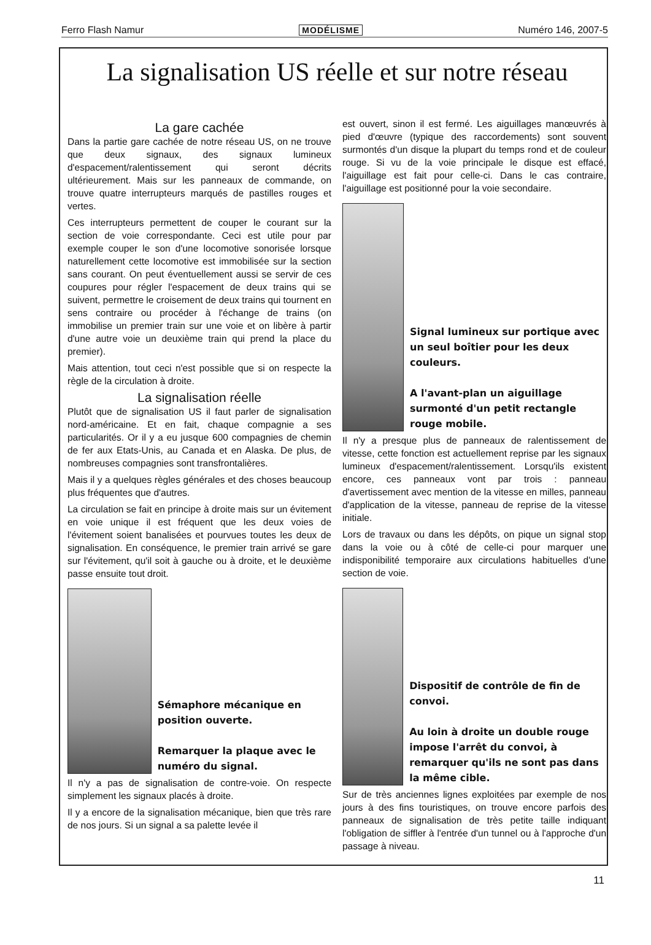Ferro Flash Namur MODÉLISME Numéro 146, 2007-5
La signalisation US réelle et sur notre réseau
La gare cachée
Dans la partie gare cachée de notre réseau US, on ne trouve que deux signaux, des signaux lumineux d'espacement/ralentissement qui seront décrits ultérieurement. Mais sur les panneaux de commande, on trouve quatre interrupteurs marqués de pastilles rouges et vertes.
Ces interrupteurs permettent de couper le courant sur la section de voie correspondante. Ceci est utile pour par exemple couper le son d'une locomotive sonorisée lorsque naturellement cette locomotive est immobilisée sur la section sans courant. On peut éventuellement aussi se servir de ces coupures pour régler l'espacement de deux trains qui se suivent, permettre le croisement de deux trains qui tournent en sens contraire ou procéder à l'échange de trains (on immobilise un premier train sur une voie et on libère à partir d'une autre voie un deuxième train qui prend la place du premier).
Mais attention, tout ceci n'est possible que si on respecte la règle de la circulation à droite.
La signalisation réelle
Plutôt que de signalisation US il faut parler de signalisation nord-américaine. Et en fait, chaque compagnie a ses particularités. Or il y a eu jusque 600 compagnies de chemin de fer aux Etats-Unis, au Canada et en Alaska. De plus, de nombreuses compagnies sont transfrontalières.
Mais il y a quelques règles générales et des choses beaucoup plus fréquentes que d'autres.
La circulation se fait en principe à droite mais sur un évitement en voie unique il est fréquent que les deux voies de l'évitement soient banalisées et pourvues toutes les deux de signalisation. En conséquence, le premier train arrivé se gare sur l'évitement, qu'il soit à gauche ou à droite, et le deuxième passe ensuite tout droit.
Sémaphore mécanique en position ouverte.
Remarquer la plaque avec le numéro du signal.
Il n'y a pas de signalisation de contre-voie. On respecte simplement les signaux placés à droite.
Il y a encore de la signalisation mécanique, bien que très rare de nos jours. Si un signal a sa palette levée il
est ouvert, sinon il est fermé. Les aiguillages manœuvrés à pied d'œuvre (typique des raccordements) sont souvent surmontés d'un disque la plupart du temps rond et de couleur rouge. Si vu de la voie principale le disque est effacé, l'aiguillage est fait pour celle-ci. Dans le cas contraire, l'aiguillage est positionné pour la voie secondaire.
Signal lumineux sur portique avec un seul boîtier pour les deux couleurs.
A l'avant-plan un aiguillage surmonté d'un petit rectangle rouge mobile.
Il n'y a presque plus de panneaux de ralentissement de vitesse, cette fonction est actuellement reprise par les signaux lumineux d'espacement/ralentissement. Lorsqu'ils existent encore, ces panneaux vont par trois : panneau d'avertissement avec mention de la vitesse en milles, panneau d'application de la vitesse, panneau de reprise de la vitesse initiale.
Lors de travaux ou dans les dépôts, on pique un signal stop dans la voie ou à côté de celle-ci pour marquer une indisponibilité temporaire aux circulations habituelles d'une section de voie.
Dispositif de contrôle de fin de convoi.
Au loin à droite un double rouge impose l'arrêt du convoi, à remarquer qu'ils ne sont pas dans la même cible.
Sur de très anciennes lignes exploitées par exemple de nos jours à des fins touristiques, on trouve encore parfois des panneaux de signalisation de très petite taille indiquant l'obligation de siffler à l'entrée d'un tunnel ou à l'approche d'un passage à niveau.
11